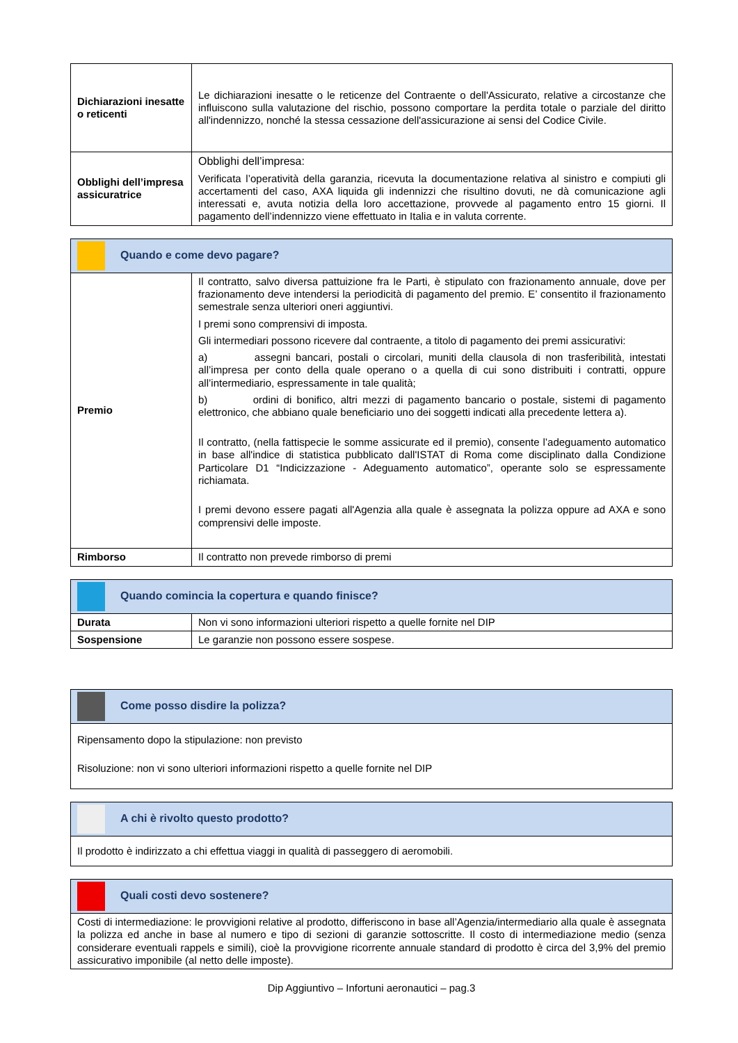| Dichiarazioni inesatte o reticenti | Le dichiarazioni inesatte o le reticenze del Contraente o dell'Assicurato, relative a circostanze che influiscono sulla valutazione del rischio, possono comportare la perdita totale o parziale del diritto all'indennizzo, nonché la stessa cessazione dell'assicurazione ai sensi del Codice Civile. |
| Obblighi dell’impresa assicuratrice | Obblighi dell’impresa: Verificata l’operatività della garanzia, ricevuta la documentazione relativa al sinistro e compiuti gli accertamenti del caso, AXA liquida gli indennizzi che risultino dovuti, ne dà comunicazione agli interessati e, avuta notizia della loro accettazione, provvede al pagamento entro 15 giorni. Il pagamento dell’indennizzo viene effettuato in Italia e in valuta corrente. |
| Quando e come devo pagare? | |
| Premio | Il contratto, salvo diversa pattuizione fra le Parti, è stipulato con frazionamento annuale, dove per frazionamento deve intendersi la periodicità di pagamento del premio. E’ consentito il frazionamento semestrale senza ulteriori oneri aggiuntivi. I premi sono comprensivi di imposta. Gli intermediari possono ricevere dal contraente, a titolo di pagamento dei premi assicurativi: a) assegni bancari, postali o circolari, muniti della clausola di non trasferibilità, intestati all’impresa per conto della quale operano o a quella di cui sono distribuiti i contratti, oppure all’intermediario, espressamente in tale qualità; b) ordini di bonifico, altri mezzi di pagamento bancario o postale, sistemi di pagamento elettronico, che abbiano quale beneficiario uno dei soggetti indicati alla precedente lettera a). Il contratto, (nella fattispecie le somme assicurate ed il premio), consente l’adeguamento automatico in base all'indice di statistica pubblicato dall'ISTAT di Roma come disciplinato dalla Condizione Particolare D1 “Indicizzazione - Adeguamento automatico”, operante solo se espressamente richiamata. I premi devono essere pagati all'Agenzia alla quale è assegnata la polizza oppure ad AXA e sono comprensivi delle imposte. |
| Rimborso | Il contratto non prevede rimborso di premi |
| Quando comincia la copertura e quando finisce? | |
| Durata | Non vi sono informazioni ulteriori rispetto a quelle fornite nel DIP |
| Sospensione | Le garanzie non possono essere sospese. |
| Come posso disdire la polizza? |
| Ripensamento dopo la stipulazione: non previsto Risoluzione: non vi sono ulteriori informazioni rispetto a quelle fornite nel DIP |
| A chi è rivolto questo prodotto? |
| Il prodotto è indirizzato a chi effettua viaggi in qualità di passeggero di aeromobili. |
| Quali costi devo sostenere? |
| Costi di intermediazione: le provvigioni relative al prodotto, differiscono in base all’Agenzia/intermediario alla quale è assegnata la polizza ed anche in base al numero e tipo di sezioni di garanzie sottoscritte. Il costo di intermediazione medio (senza considerare eventuali rappels e simili), cioè la provvigione ricorrente annuale standard di prodotto è circa del 3,9% del premio assicurativo imponibile (al netto delle imposte). |
Dip Aggiuntivo – Infortuni aeronautici – pag.3